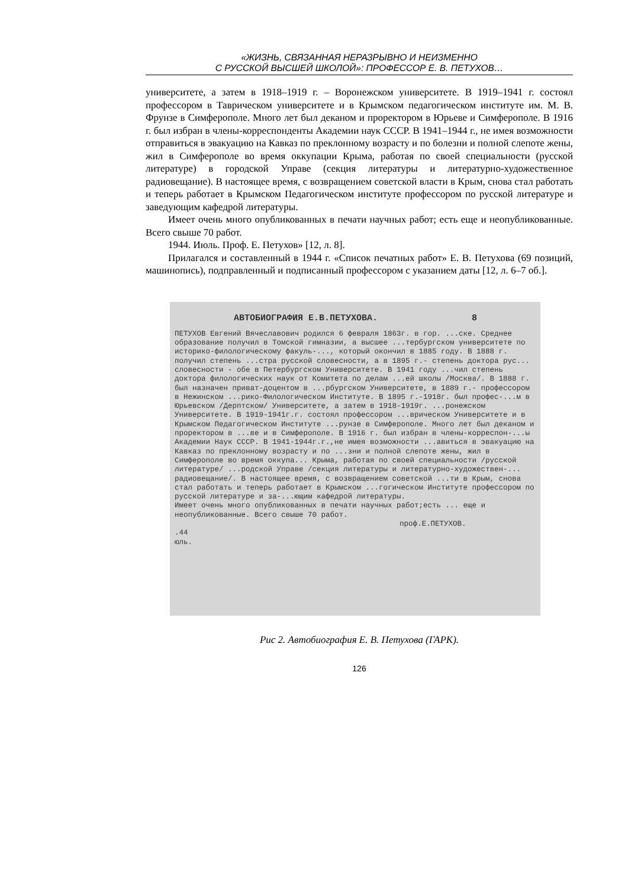«ЖИЗНЬ, СВЯЗАННАЯ НЕРАЗРЫВНО И НЕИЗМЕННО
С РУССКОЙ ВЫСШЕЙ ШКОЛОЙ»: ПРОФЕССОР Е. В. ПЕТУХОВ…
университете, а затем в 1918–1919 г. – Воронежском университете. В 1919–1941 г. состоял профессором в Таврическом университете и в Крымском педагогическом институте им. М. В. Фрунзе в Симферополе. Много лет был деканом и проректором в Юрьеве и Симферополе. В 1916 г. был избран в члены-корреспонденты Академии наук СССР. В 1941–1944 г., не имея возможности отправиться в эвакуацию на Кавказ по преклонному возрасту и по болезни и полной слепоте жены, жил в Симферополе во время оккупации Крыма, работая по своей специальности (русской литературе) в городской Управе (секция литературы и литературно-художественное радиовещание). В настоящее время, с возвращением советской власти в Крым, снова стал работать и теперь работает в Крымском Педагогическом институте профессором по русской литературе и заведующим кафедрой литературы.
Имеет очень много опубликованных в печати научных работ; есть еще и неопубликованные. Всего свыше 70 работ.
1944. Июль. Проф. Е. Петухов» [12, л. 8].
Прилагался и составленный в 1944 г. «Список печатных работ» Е. В. Петухова (69 позиций, машинопись), подправленный и подписанный профессором с указанием даты [12, л. 6–7 об.].
АВТОБИОГРАФИЯ Е.В.ПЕТУХОВА. 8
ПЕТУХОВ Евгений Вячеславович родился 6 февраля 1863г. в гор. ...ске. Среднее образование получил в Томской гимназии, а высшее ...тербургском университете по историко-филологическому факуль-..., который окончил в 1885 году. В 1888 г. получил степень ...стра русской словесности, а в 1895 г.- степень доктора рус... словесности - обе в Петербургском Университете. В 1941 году ...чил степень доктора филологических наук от Комитета по делам ...ей школы /Москва/. В 1888 г. был назначен приват-доцентом в ...рбургском Университете, в 1889 г.- профессором в Нежинском ...рико-Филологическом Институте. В 1895 г.-1918г. был профес-...м в Юрьевском /Дерптском/ Университете, а затем в 1918-1919г. ...ронежском Университете. В 1919-1941г.г. состоял профессором ...врическом Университете и в Крымском Педагогическом Институте ...рунзе в Симферополе. Много лет был деканом и проректором в ...ве и в Симферополе. В 1916 г. был избран в члены-корреспон-...ы Академии Наук СССР. В 1941-1944г.г.,не имея возможности ...авиться в эвакуацию на Кавказ по преклонному возрасту и по ...зни и полной слепоте жены, жил в Симферополе во время оккупа... Крыма, работая по своей специальности /русской литературе/ ...родской Управе /секция литературы и литературно-художествен-... радиовещание/. В настоящее время, с возвращением советской ...ти в Крым, снова стал работать и теперь работает в Крымском ...гогическом Институте профессором по русской литературе и за-...ющим кафедрой литературы.
Имеет очень много опубликованных в печати научных работ;есть ... еще и неопубликованные. Всего свыше 70 работ.
проф.Е.ПЕТУХОВ.
.44
юль.
Рис 2. Автобиография Е. В. Петухова (ГАРК).
126